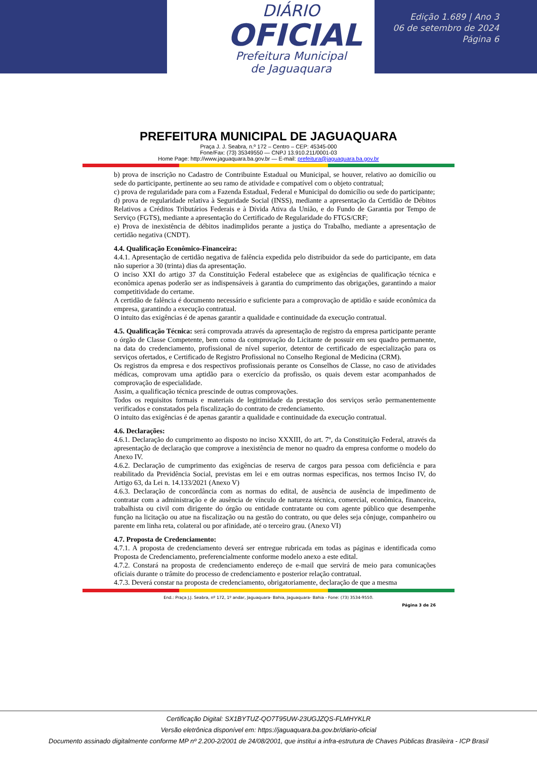DIÁRIO
OFICIAL
Prefeitura Municipal
de Jaguaquara
Edição 1.689 | Ano 3
06 de setembro de 2024
Página 6
PREFEITURA MUNICIPAL DE JAGUAQUARA
Praça J. J. Seabra, n.º 172 – Centro – CEP: 45345-000
Fone/Fax: (73) 35349550 — CNPJ 13.910.211/0001-03
Home Page: http://www.jaguaquara.ba.gov.br — E-mail: prefeitura@jaguaquara.ba.gov.br
b) prova de inscrição no Cadastro de Contribuinte Estadual ou Municipal, se houver, relativo ao domicílio ou sede do participante, pertinente ao seu ramo de atividade e compatível com o objeto contratual;
c) prova de regularidade para com a Fazenda Estadual, Federal e Municipal do domicílio ou sede do participante;
d) prova de regularidade relativa à Seguridade Social (INSS), mediante a apresentação da Certidão de Débitos Relativos a Créditos Tributários Federais e à Dívida Ativa da União, e do Fundo de Garantia por Tempo de Serviço (FGTS), mediante a apresentação do Certificado de Regularidade do FTGS/CRF;
e) Prova de inexistência de débitos inadimplidos perante a justiça do Trabalho, mediante a apresentação de certidão negativa (CNDT).
4.4. Qualificação Econômico-Financeira:
4.4.1. Apresentação de certidão negativa de falência expedida pelo distribuidor da sede do participante, em data não superior a 30 (trinta) dias da apresentação.
O inciso XXI do artigo 37 da Constituição Federal estabelece que as exigências de qualificação técnica e econômica apenas poderão ser as indispensáveis à garantia do cumprimento das obrigações, garantindo a maior competitividade do certame.
A certidão de falência é documento necessário e suficiente para a comprovação de aptidão e saúde econômica da empresa, garantindo a execução contratual.
O intuito das exigências é de apenas garantir a qualidade e continuidade da execução contratual.
4.5. Qualificação Técnica: será comprovada através da apresentação de registro da empresa participante perante o órgão de Classe Competente, bem como da comprovação do Licitante de possuir em seu quadro permanente, na data do credenciamento, profissional de nível superior, detentor de certificado de especialização para os serviços ofertados, e Certificado de Registro Profissional no Conselho Regional de Medicina (CRM).
Os registros da empresa e dos respectivos profissionais perante os Conselhos de Classe, no caso de atividades médicas, comprovam uma aptidão para o exercício da profissão, os quais devem estar acompanhados de comprovação de especialidade.
Assim, a qualificação técnica prescinde de outras comprovações.
Todos os requisitos formais e materiais de legitimidade da prestação dos serviços serão permanentemente verificados e constatados pela fiscalização do contrato de credenciamento.
O intuito das exigências é de apenas garantir a qualidade e continuidade da execução contratual.
4.6. Declarações:
4.6.1. Declaração do cumprimento ao disposto no inciso XXXIII, do art. 7º, da Constituição Federal, através da apresentação de declaração que comprove a inexistência de menor no quadro da empresa conforme o modelo do Anexo IV.
4.6.2. Declaração de cumprimento das exigências de reserva de cargos para pessoa com deficiência e para reabilitado da Previdência Social, previstas em lei e em outras normas especificas, nos termos Inciso IV, do Artigo 63, da Lei n. 14.133/2021 (Anexo V)
4.6.3. Declaração de concordância com as normas do edital, de ausência de ausência de impedimento de contratar com a administração e de ausência de vínculo de natureza técnica, comercial, econômica, financeira, trabalhista ou civil com dirigente do órgão ou entidade contratante ou com agente público que desempenhe função na licitação ou atue na fiscalização ou na gestão do contrato, ou que deles seja cônjuge, companheiro ou parente em linha reta, colateral ou por afinidade, até o terceiro grau. (Anexo VI)
4.7. Proposta de Credenciamento:
4.7.1. A proposta de credenciamento deverá ser entregue rubricada em todas as páginas e identificada como Proposta de Credenciamento, preferencialmente conforme modelo anexo a este edital.
4.7.2. Constará na proposta de credenciamento endereço de e-mail que servirá de meio para comunicações oficiais durante o trâmite do processo de credenciamento e posterior relação contratual.
4.7.3. Deverá constar na proposta de credenciamento, obrigatoriamente, declaração de que a mesma
End.: Praça J.J. Seabra, nº 172, 1º andar, Jaguaquara- Bahia, Jaguaquara- Bahia - Fone: (73) 3534-9550.
Página 3 de 26
Certificação Digital: SX1BYTUZ-QO7T95UW-23UGJZQS-FLMHYKLR
Versão eletrônica disponível em: https://jaguaquara.ba.gov.br/diario-oficial
Documento assinado digitalmente conforme MP nº 2.200-2/2001 de 24/08/2001, que institui a infra-estrutura de Chaves Públicas Brasileira - ICP Brasil